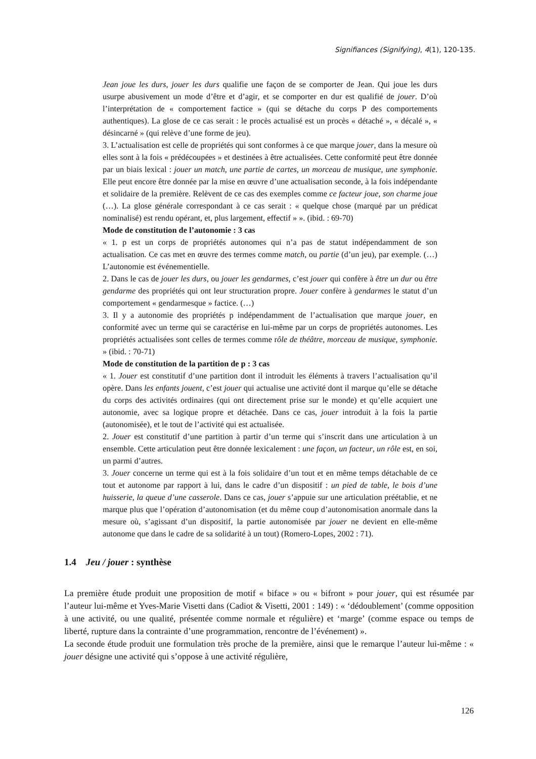Signifiances (Signifying), 4(1), 120-135.
Jean joue les durs, jouer les durs qualifie une façon de se comporter de Jean. Qui joue les durs usurpe abusivement un mode d’être et d’agir, et se comporter en dur est qualifié de jouer. D’où l’interprétation de « comportement factice » (qui se détache du corps P des comportements authentiques). La glose de ce cas serait : le procès actualisé est un procès « détaché », « décalé », « désincarné » (qui relève d’une forme de jeu).
3. L’actualisation est celle de propriétés qui sont conformes à ce que marque jouer, dans la mesure où elles sont à la fois « prédécoupées » et destinées à être actualisées. Cette conformité peut être donnée par un biais lexical : jouer un match, une partie de cartes, un morceau de musique, une symphonie. Elle peut encore être donnée par la mise en œuvre d’une actualisation seconde, à la fois indépendante et solidaire de la première. Relèvent de ce cas des exemples comme ce facteur joue, son charme joue (…). La glose générale correspondant à ce cas serait : « quelque chose (marqué par un prédicat nominalisé) est rendu opérant, et, plus largement, effectif » ». (ibid. : 69-70)
Mode de constitution de l’autonomie : 3 cas
« 1. p est un corps de propriétés autonomes qui n’a pas de statut indépendamment de son actualisation. Ce cas met en œuvre des termes comme match, ou partie (d’un jeu), par exemple. (…) L’autonomie est événementielle.
2. Dans le cas de jouer les durs, ou jouer les gendarmes, c’est jouer qui confère à être un dur ou être gendarme des propriétés qui ont leur structuration propre. Jouer confère à gendarmes le statut d’un comportement « gendarmesque » factice. (…)
3. Il y a autonomie des propriétés p indépendamment de l’actualisation que marque jouer, en conformité avec un terme qui se caractérise en lui-même par un corps de propriétés autonomes. Les propriétés actualisées sont celles de termes comme rôle de théâtre, morceau de musique, symphonie. » (ibid. : 70-71)
Mode de constitution de la partition de p : 3 cas
« 1. Jouer est constitutif d’une partition dont il introduit les éléments à travers l’actualisation qu’il opère. Dans les enfants jouent, c’est jouer qui actualise une activité dont il marque qu’elle se détache du corps des activités ordinaires (qui ont directement prise sur le monde) et qu’elle acquiert une autonomie, avec sa logique propre et détachée. Dans ce cas, jouer introduit à la fois la partie (autonomisée), et le tout de l’activité qui est actualisée.
2. Jouer est constitutif d’une partition à partir d’un terme qui s’inscrit dans une articulation à un ensemble. Cette articulation peut être donnée lexicalement : une façon, un facteur, un rôle est, en soi, un parmi d’autres.
3. Jouer concerne un terme qui est à la fois solidaire d’un tout et en même temps détachable de ce tout et autonome par rapport à lui, dans le cadre d’un dispositif : un pied de table, le bois d’une huisserie, la queue d’une casserole. Dans ce cas, jouer s’appuie sur une articulation préétablie, et ne marque plus que l’opération d’autonomisation (et du même coup d’autonomisation anormale dans la mesure où, s’agissant d’un dispositif, la partie autonomisée par jouer ne devient en elle-même autonome que dans le cadre de sa solidarité à un tout) (Romero-Lopes, 2002 : 71).
1.4 Jeu / jouer : synthèse
La première étude produit une proposition de motif « biface » ou « bifront » pour jouer, qui est résumée par l’auteur lui-même et Yves-Marie Visetti dans (Cadiot & Visetti, 2001 : 149) : « ‘dédoublement’ (comme opposition à une activité, ou une qualité, présentée comme normale et régulière) et ‘marge’ (comme espace ou temps de liberté, rupture dans la contrainte d’une programmation, rencontre de l’événement) ».
La seconde étude produit une formulation très proche de la première, ainsi que le remarque l’auteur lui-même : « jouer désigne une activité qui s’oppose à une activité régulière,
126